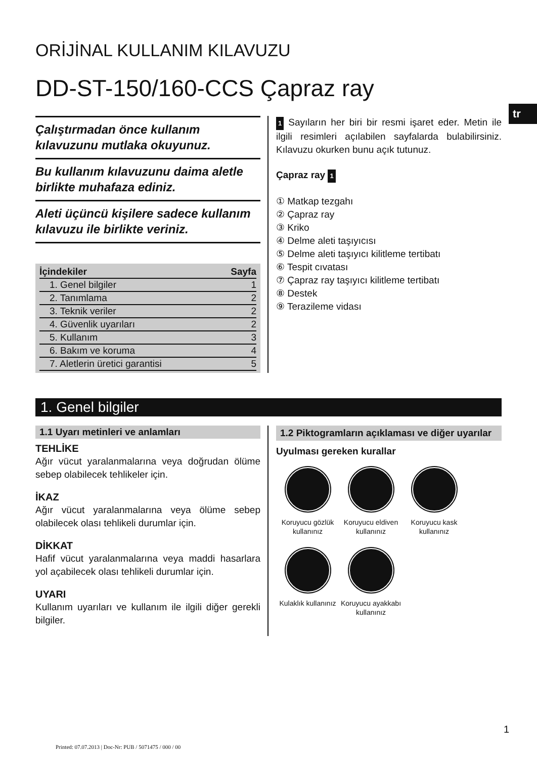tr
ORİJİNAL KULLANIM KILAVUZU
DD-ST-150/160-CCS Çapraz ray
Çalıştırmadan önce kullanım kılavuzunu mutlaka okuyunuz.
Bu kullanım kılavuzunu daima aletle birlikte muhafaza ediniz.
Aleti üçüncü kişilere sadece kullanım kılavuzu ile birlikte veriniz.
| İçindekiler | Sayfa |
| --- | --- |
| 1. Genel bilgiler | 1 |
| 2. Tanımlama | 2 |
| 3. Teknik veriler | 2 |
| 4. Güvenlik uyarıları | 2 |
| 5. Kullanım | 3 |
| 6. Bakım ve koruma | 4 |
| 7. Aletlerin üretici garantisi | 5 |
1 Sayıların her biri bir resmi işaret eder. Metin ile ilgili resimleri açılabilen sayfalarda bulabilirsiniz. Kılavuzu okurken bunu açık tutunuz.
Çapraz ray 1
① Matkap tezgahı
② Çapraz ray
③ Kriko
④ Delme aleti taşıyıcısı
⑤ Delme aleti taşıyıcı kilitleme tertibatı
⑥ Tespit cıvatası
⑦ Çapraz ray taşıyıcı kilitleme tertibatı
⑧ Destek
⑨ Terazileme vidası
1. Genel bilgiler
1.1 Uyarı metinleri ve anlamları
TEHLİKE
Ağır vücut yaralanmalarına veya doğrudan ölüme sebep olabilecek tehlikeler için.
İKAZ
Ağır vücut yaralanmalarına veya ölüme sebep olabilecek olası tehlikeli durumlar için.
DİKKAT
Hafif vücut yaralanmalarına veya maddi hasarlara yol açabilecek olası tehlikeli durumlar için.
UYARI
Kullanım uyarıları ve kullanım ile ilgili diğer gerekli bilgiler.
1.2 Piktogramların açıklaması ve diğer uyarılar
Uyulması gereken kurallar
Koruyucu gözlük kullanınız
Koruyucu eldiven kullanınız
Koruyucu kask kullanınız
Kulaklık kullanınız
Koruyucu ayakkabı kullanınız
1
Printed: 07.07.2013 | Doc-Nr: PUB / 5071475 / 000 / 00